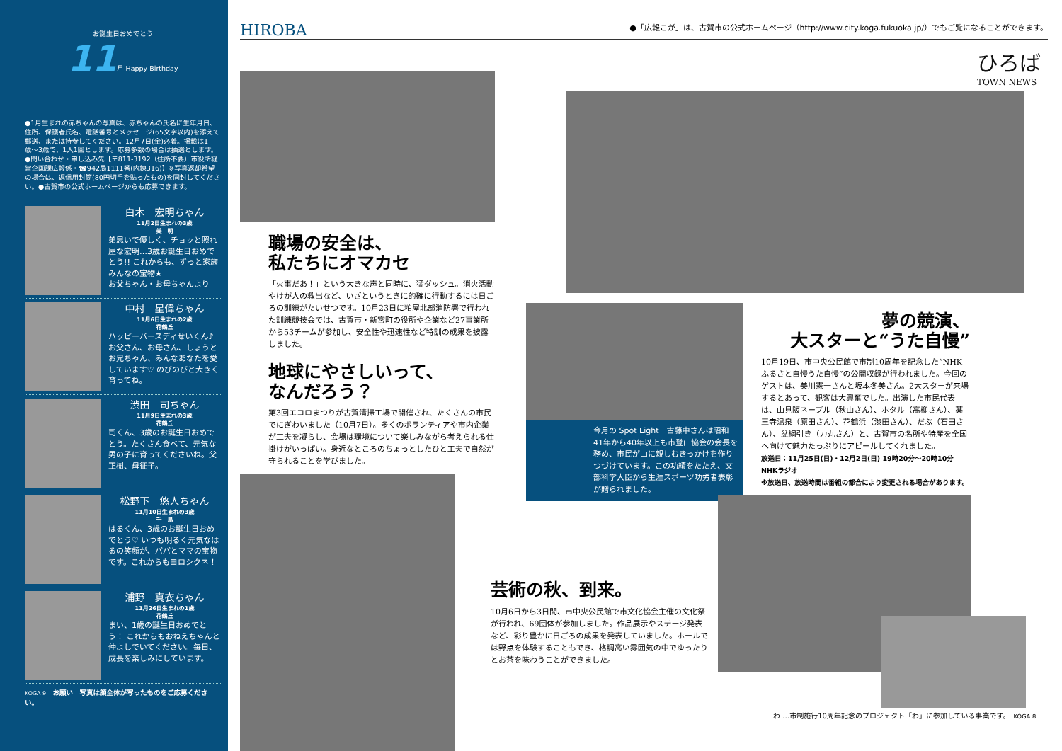お誕生日おめでとう
11月 Happy Birthday
●1月生まれの赤ちゃんの写真は、赤ちゃんの氏名に生年月日、住所、保護者氏名、電話番号とメッセージ(65文字以内)を添えて郵送、または持参してください。12月7日(金)必着。掲載は1歳〜3歳で、1人1回とします。応募多数の場合は抽選とします。●問い合わせ・申し込み先【〒811-3192（住所不要）市役所経営企画課広報係・☎942局1111番(内線316)】※写真返却希望の場合は、返信用封筒(80円切手を貼ったもの)を同封してください。●古賀市の公式ホームページからも応募できます。
白木　宏明ちゃん
11月2日生まれの3歳
美　明
弟思いで優しく、チョッと照れ屋な宏明…3歳お誕生日おめでとう!! これからも、ずっと家族みんなの宝物★
お父ちゃん・お母ちゃんより
中村　星偉ちゃん
11月6日生まれの2歳
花鶴丘
ハッピーバースディせいくん♪お父さん、お母さん、しょうとお兄ちゃん、みんなあなたを愛しています♡ のびのびと大きく育ってね。
渋田　司ちゃん
11月9日生まれの3歳
花鶴丘
司くん、3歳のお誕生日おめでとう。たくさん食べて、元気な男の子に育ってくださいね。父正樹、母征子。
松野下　悠人ちゃん
11月10日生まれの3歳
千　鳥
はるくん、3歳のお誕生日おめでとう♡ いつも明るく元気なはるの笑顔が、パパとママの宝物です。これからもヨロシクネ！
浦野　真衣ちゃん
11月26日生まれの1歳
花鶴丘
まい、1歳の誕生日おめでとう！ これからもおねえちゃんと仲よしでいてください。毎日、成長を楽しみにしています。
KOGA 9　お願い　写真は顔全体が写ったものをご応募ください。
HIROBA ●「広報こが」は、古賀市の公式ホームページ（http://www.city.koga.fukuoka.jp/）でもご覧になることができます。
ひろば
TOWN NEWS
職場の安全は、
私たちにオマカセ
「火事だあ！」という大きな声と同時に、猛ダッシュ。消火活動やけが人の救出など、いざというときに的確に行動するには日ごろの訓練がたいせつです。10月23日に粕屋北部消防署で行われた訓練競技会では、古賀市・新宮町の役所や企業など27事業所から53チームが参加し、安全性や迅速性など特訓の成果を披露しました。
地球にやさしいって、
なんだろう？
第3回エコロまつりが古賀清掃工場で開催され、たくさんの市民でにぎわいました（10月7日）。多くのボランティアや市内企業が工夫を凝らし、会場は環境について楽しみながら考えられる仕掛けがいっぱい。身近なところのちょっとしたひと工夫で自然が守られることを学びました。
今月の Spot Light　古藤中さんは昭和41年から40年以上も市登山協会の会長を務め、市民が山に親しむきっかけを作りつづけています。この功績をたたえ、文部科学大臣から生涯スポーツ功労者表彰が贈られました。
夢の競演、
大スターと“うた自慢”
10月19日、市中央公民館で市制10周年を記念した“NHKふるさと自慢うた自慢”の公開収録が行われました。今回のゲストは、美川憲一さんと坂本冬美さん。2大スターが来場するとあって、観客は大興奮でした。出演した市民代表は、山見阪ネーブル（秋山さん）、ホタル（高柳さん）、薬王寺温泉（原田さん）、花鶴浜（渋田さん）、だぶ（石田さん）、盆綱引き（力丸さん）と、古賀市の名所や特産を全国へ向けて魅力たっぷりにアピールしてくれました。
放送日：11月25日(日)・12月2日(日) 19時20分〜20時10分NHKラジオ
※放送日、放送時間は番組の都合により変更される場合があります。
芸術の秋、到来。
10月6日から3日間、市中央公民館で市文化協会主催の文化祭が行われ、69団体が参加しました。作品展示やステージ発表など、彩り豊かに日ごろの成果を発表していました。ホールでは野点を体験することもでき、格調高い雰囲気の中でゆったりとお茶を味わうことができました。
わ …市制施行10周年記念のプロジェクト「わ」に参加している事業です。　KOGA 8